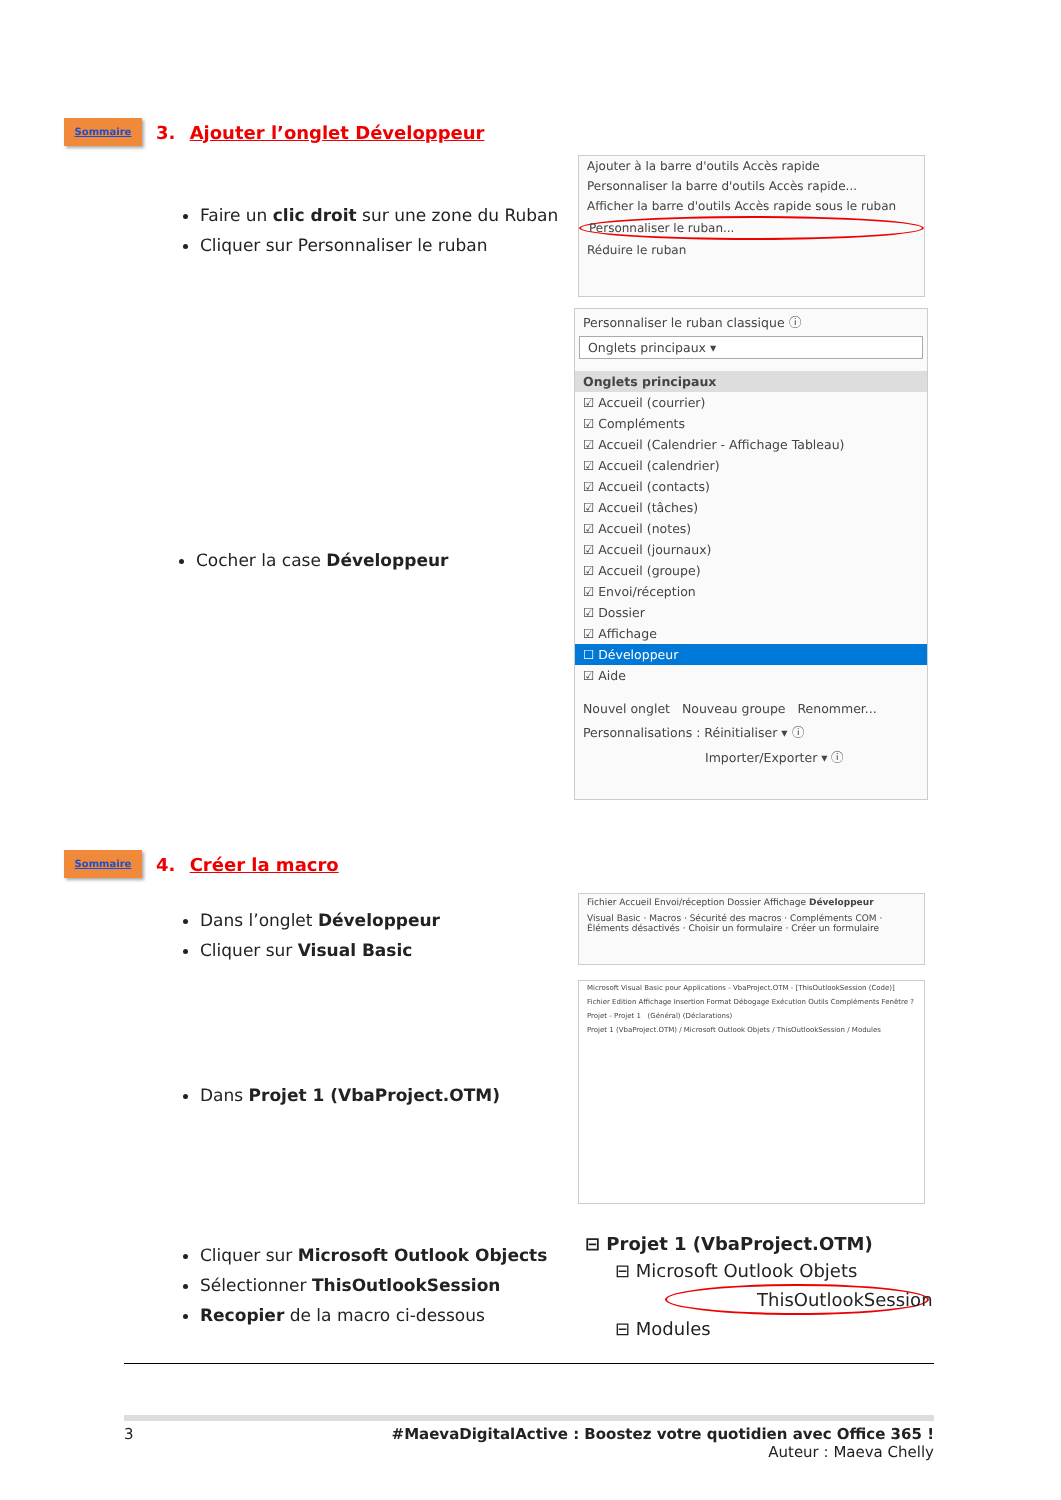Sommaire 3. Ajouter l’onglet Développeur
Faire un clic droit sur une zone du Ruban
Cliquer sur Personnaliser le ruban
Cocher la case Développeur
Ajouter à la barre d'outils Accès rapide
Personnaliser la barre d'outils Accès rapide...
Afficher la barre d'outils Accès rapide sous le ruban
Personnaliser le ruban...
Réduire le ruban
Personnaliser le ruban classique ⓘ
Onglets principaux ▾
Onglets principaux
☑ Accueil (courrier)
☑ Compléments
☑ Accueil (Calendrier - Affichage Tableau)
☑ Accueil (calendrier)
☑ Accueil (contacts)
☑ Accueil (tâches)
☑ Accueil (notes)
☑ Accueil (journaux)
☑ Accueil (groupe)
☑ Envoi/réception
☑ Dossier
☑ Affichage
☐ Développeur
☑ Aide
Nouvel onglet Nouveau groupe Renommer...
Personnalisations : Réinitialiser ▾ ⓘ
Importer/Exporter ▾ ⓘ
Sommaire 4. Créer la macro
Dans l’onglet Développeur
Cliquer sur Visual Basic
Dans Projet 1 (VbaProject.OTM)
Cliquer sur Microsoft Outlook Objects
Sélectionner ThisOutlookSession
Recopier de la macro ci-dessous
Fichier Accueil Envoi/réception Dossier Affichage Développeur
Visual Basic · Macros · Sécurité des macros · Compléments COM · Éléments désactivés · Choisir un formulaire · Créer un formulaire
Microsoft Visual Basic pour Applications - VbaProject.OTM - [ThisOutlookSession (Code)]
Fichier Edition Affichage Insertion Format Débogage Exécution Outils Compléments Fenêtre ?
Projet - Projet 1 (Général) (Déclarations)
Projet 1 (VbaProject.OTM) / Microsoft Outlook Objets / ThisOutlookSession / Modules
⊟ Projet 1 (VbaProject.OTM)
⊟ Microsoft Outlook Objets
ThisOutlookSession
⊟ Modules
3 #MaevaDigitalActive : Boostez votre quotidien avec Office 365 !
Auteur : Maeva Chelly